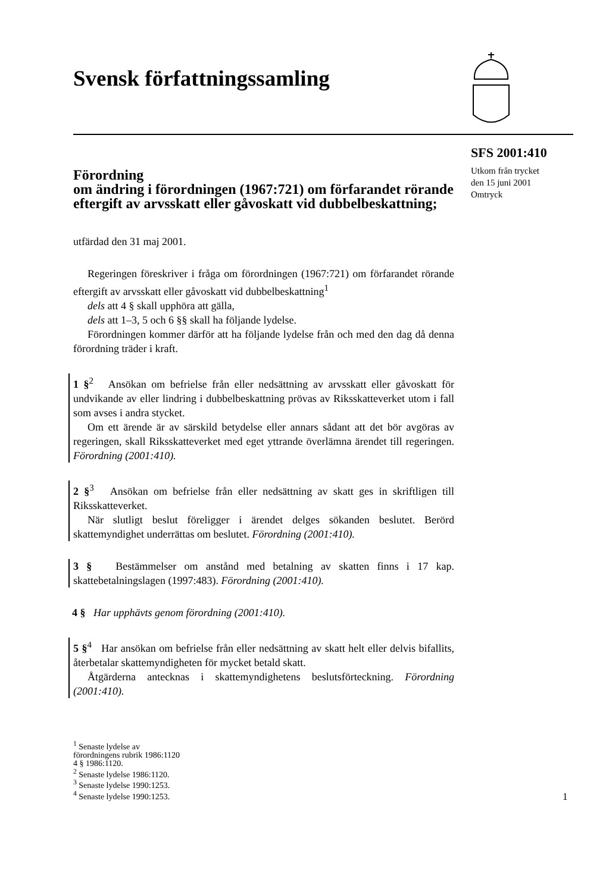Svensk författningssamling
Förordning
om ändring i förordningen (1967:721) om förfarandet rörande eftergift av arvsskatt eller gåvoskatt vid dubbelbeskattning;
utfärdad den 31 maj 2001.
Regeringen föreskriver i fråga om förordningen (1967:721) om förfarandet rörande eftergift av arvsskatt eller gåvoskatt vid dubbelbeskattning<sup>1</sup>
dels att 4 § skall upphöra att gälla,
dels att 1–3, 5 och 6 §§ skall ha följande lydelse.
Förordningen kommer därför att ha följande lydelse från och med den dag då denna förordning träder i kraft.
1 §<sup>2</sup> Ansökan om befrielse från eller nedsättning av arvsskatt eller gåvoskatt för undvikande av eller lindring i dubbelbeskattning prövas av Riksskatteverket utom i fall som avses i andra stycket.
Om ett ärende är av särskild betydelse eller annars sådant att det bör avgöras av regeringen, skall Riksskatteverket med eget yttrande överlämna ärendet till regeringen. Förordning (2001:410).
2 §<sup>3</sup> Ansökan om befrielse från eller nedsättning av skatt ges in skriftligen till Riksskatteverket.
När slutligt beslut föreligger i ärendet delges sökanden beslutet. Berörd skattemyndighet underrättas om beslutet. Förordning (2001:410).
3 § Bestämmelser om anstånd med betalning av skatten finns i 17 kap. skattebetalningslagen (1997:483). Förordning (2001:410).
4 § Har upphävts genom förordning (2001:410).
5 §<sup>4</sup> Har ansökan om befrielse från eller nedsättning av skatt helt eller delvis bifallits, återbetalar skattemyndigheten för mycket betald skatt.
Åtgärderna antecknas i skattemyndighetens beslutsförteckning. Förordning (2001:410).
<sup>1</sup> Senaste lydelse av
förordningens rubrik 1986:1120
4 § 1986:1120.
<sup>2</sup> Senaste lydelse 1986:1120.
<sup>3</sup> Senaste lydelse 1990:1253.
<sup>4</sup> Senaste lydelse 1990:1253.
SFS 2001:410
Utkom från trycket
den 15 juni 2001
Omtryck
1